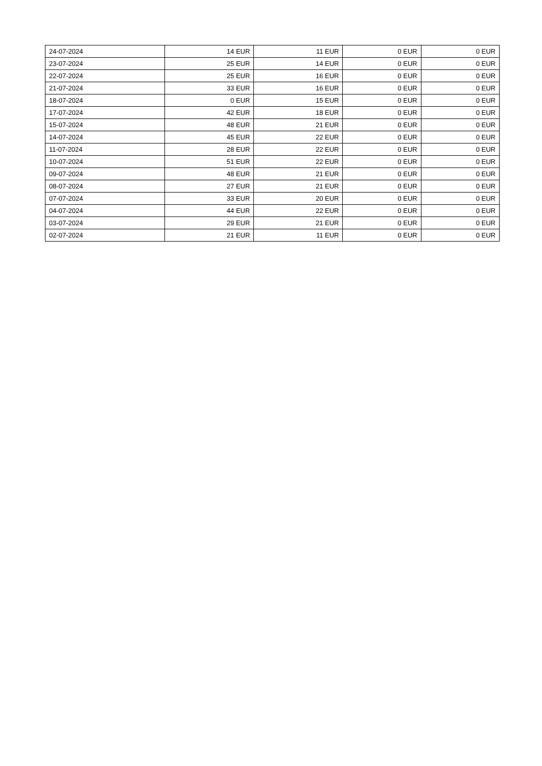| 24-07-2024 | 14 EUR | 11 EUR | 0 EUR | 0 EUR |
| 23-07-2024 | 25 EUR | 14 EUR | 0 EUR | 0 EUR |
| 22-07-2024 | 25 EUR | 16 EUR | 0 EUR | 0 EUR |
| 21-07-2024 | 33 EUR | 16 EUR | 0 EUR | 0 EUR |
| 18-07-2024 | 0 EUR | 15 EUR | 0 EUR | 0 EUR |
| 17-07-2024 | 42 EUR | 18 EUR | 0 EUR | 0 EUR |
| 15-07-2024 | 48 EUR | 21 EUR | 0 EUR | 0 EUR |
| 14-07-2024 | 45 EUR | 22 EUR | 0 EUR | 0 EUR |
| 11-07-2024 | 28 EUR | 22 EUR | 0 EUR | 0 EUR |
| 10-07-2024 | 51 EUR | 22 EUR | 0 EUR | 0 EUR |
| 09-07-2024 | 48 EUR | 21 EUR | 0 EUR | 0 EUR |
| 08-07-2024 | 27 EUR | 21 EUR | 0 EUR | 0 EUR |
| 07-07-2024 | 33 EUR | 20 EUR | 0 EUR | 0 EUR |
| 04-07-2024 | 44 EUR | 22 EUR | 0 EUR | 0 EUR |
| 03-07-2024 | 29 EUR | 21 EUR | 0 EUR | 0 EUR |
| 02-07-2024 | 21 EUR | 11 EUR | 0 EUR | 0 EUR |